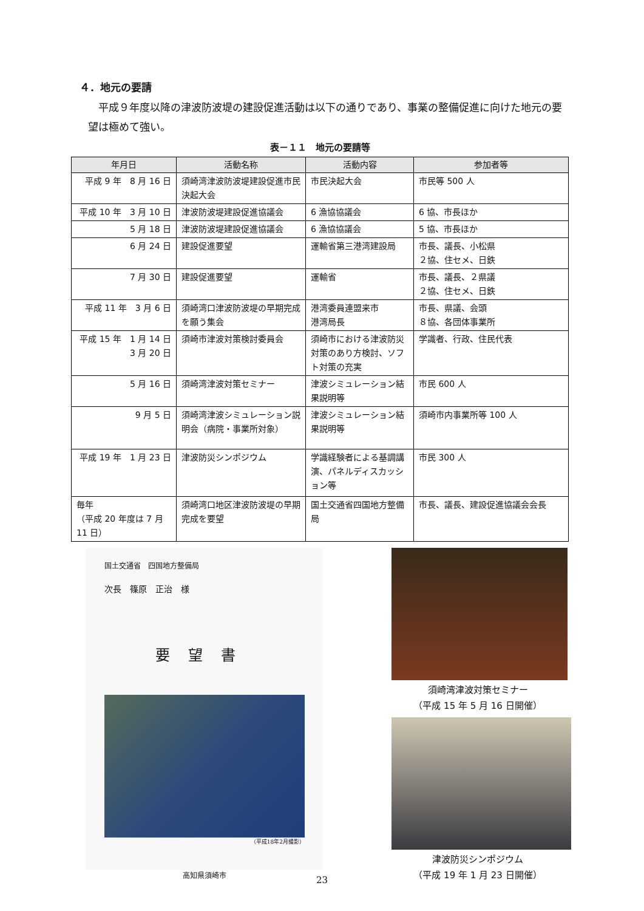４．地元の要請
平成９年度以降の津波防波堤の建設促進活動は以下の通りであり、事業の整備促進に向けた地元の要望は極めて強い。
表－１１　地元の要請等
| 年月日 | 活動名称 | 活動内容 | 参加者等 |
| --- | --- | --- | --- |
| 平成 9 年 8 月 16 日 | 須崎湾津波防波堤建設促進市民決起大会 | 市民決起大会 | 市民等 500 人 |
| 平成 10 年 3 月 10 日 | 津波防波堤建設促進協議会 | 6 漁協協議会 | 6 協、市長ほか |
| 5 月 18 日 | 津波防波堤建設促進協議会 | 6 漁協協議会 | 5 協、市長ほか |
| 6 月 24 日 | 建設促進要望 | 運輸省第三港湾建設局 | 市長、議長、小松県 ２協、住セメ、日鉄 |
| 7 月 30 日 | 建設促進要望 | 運輸省 | 市長、議長、２県議 ２協、住セメ、日鉄 |
| 平成 11 年 3 月 6 日 | 須崎湾口津波防波堤の早期完成を願う集会 | 港湾委員連盟来市 港湾局長 | 市長、県議、会頭 ８協、各団体事業所 |
| 平成 15 年 1 月 14 日 3 月 20 日 | 須崎市津波対策検討委員会 | 須崎市における津波防災対策のあり方検討、ソフト対策の充実 | 学識者、行政、住民代表 |
| 5 月 16 日 | 須崎湾津波対策セミナー | 津波シミュレーション結果説明等 | 市民 600 人 |
| 9 月 5 日 | 須崎湾津波シミュレーション説明会（病院・事業所対象） | 津波シミュレーション結果説明等 | 須崎市内事業所等 100 人 |
| 平成 19 年 1 月 23 日 | 津波防災シンポジウム | 学識経験者による基調講演、パネルディスカッション等 | 市民 300 人 |
| 毎年 （平成 20 年度は 7 月 11 日） | 須崎湾口地区津波防波堤の早期完成を要望 | 国土交通省四国地方整備局 | 市長、議長、建設促進協議会会長 |
国土交通省　四国地方整備局
次長　篠原　正治　様
要望書
（平成18年2月撮影）
高知県須崎市
須崎湾津波対策セミナー
（平成 15 年 5 月 16 日開催）
津波防災シンポジウム
（平成 19 年 1 月 23 日開催）
23